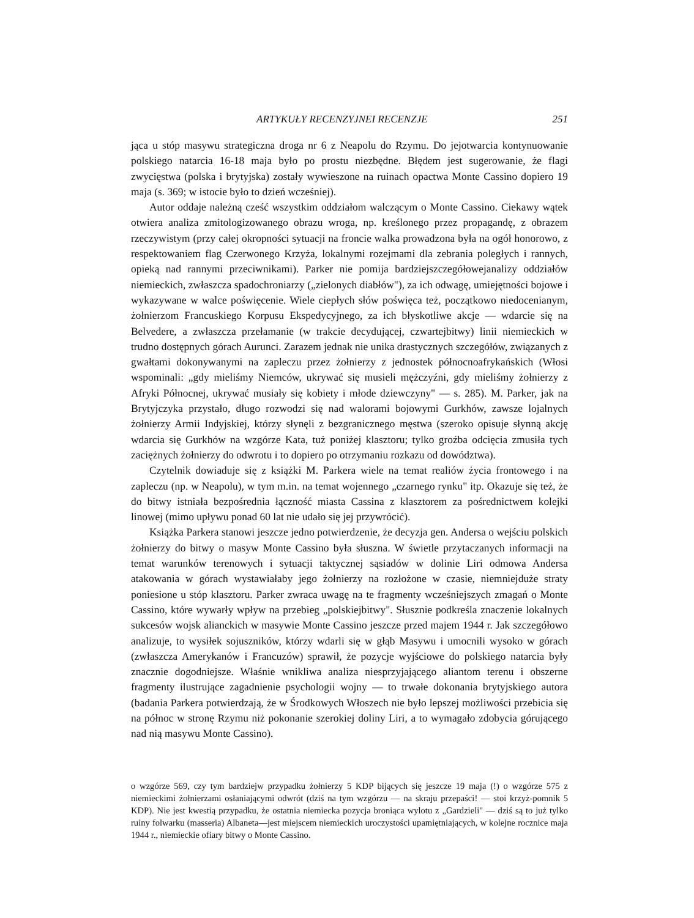ARTYKUŁY RECENZYJNEI RECENZJE 251
jąca u stóp masywu strategiczna droga nr 6 z Neapolu do Rzymu. Do jejotwarcia kontynuowanie polskiego natarcia 16-18 maja było po prostu niezbędne. Błędem jest sugerowanie, że flagi zwycięstwa (polska i brytyjska) zostały wywieszone na ruinach opactwa Monte Cassino dopiero 19 maja (s. 369; w istocie było to dzień wcześniej).
Autor oddaje należną cześć wszystkim oddziałom walczącym o Monte Cassino. Ciekawy wątek otwiera analiza zmitologizowanego obrazu wroga, np. kreślonego przez propagandę, z obrazem rzeczywistym (przy całej okropności sytuacji na froncie walka prowadzona była na ogół honorowo, z respektowaniem flag Czerwonego Krzyża, lokalnymi rozejmami dla zebrania poległych i rannych, opieką nad rannymi przeciwnikami). Parker nie pomija bardziejszczegółowejanalizy oddziałów niemieckich, zwłaszcza spadochroniarzy („zielonych diabłów"), za ich odwagę, umiejętności bojowe i wykazywane w walce poświęcenie. Wiele ciepłych słów poświęca też, początkowo niedocenianym, żołnierzom Francuskiego Korpusu Ekspedycyjnego, za ich błyskotliwe akcje — wdarcie się na Belvedere, a zwłaszcza przełamanie (w trakcie decydującej, czwartejbitwy) linii niemieckich w trudno dostępnych górach Aurunci. Zarazem jednak nie unika drastycznych szczegółów, związanych z gwałtami dokonywanymi na zapleczu przez żołnierzy z jednostek północnoafrykańskich (Włosi wspominali: „gdy mieliśmy Niemców, ukrywać się musieli mężczyźni, gdy mieliśmy żołnierzy z Afryki Północnej, ukrywać musiały się kobiety i młode dziewczyny" — s. 285). M. Parker, jak na Brytyjczyka przystało, długo rozwodzi się nad walorami bojowymi Gurkhów, zawsze lojalnych żołnierzy Armii Indyjskiej, którzy słynęli z bezgranicznego męstwa (szeroko opisuje słynną akcję wdarcia się Gurkhów na wzgórze Kata, tuż poniżej klasztoru; tylko groźba odcięcia zmusiła tych zaciężnych żołnierzy do odwrotu i to dopiero po otrzymaniu rozkazu od dowództwa).
Czytelnik dowiaduje się z książki M. Parkera wiele na temat realiów życia frontowego i na zapleczu (np. w Neapolu), w tym m.in. na temat wojennego „czarnego rynku" itp. Okazuje się też, że do bitwy istniała bezpośrednia łączność miasta Cassina z klasztorem za pośrednictwem kolejki linowej (mimo upływu ponad 60 lat nie udało się jej przywrócić).
Książka Parkera stanowi jeszcze jedno potwierdzenie, że decyzja gen. Andersa o wejściu polskich żołnierzy do bitwy o masyw Monte Cassino była słuszna. W świetle przytaczanych informacji na temat warunków terenowych i sytuacji taktycznej sąsiadów w dolinie Liri odmowa Andersa atakowania w górach wystawiałaby jego żołnierzy na rozłożone w czasie, niemniejduże straty poniesione u stóp klasztoru. Parker zwraca uwagę na te fragmenty wcześniejszych zmagań o Monte Cassino, które wywarły wpływ na przebieg „polskiejbitwy". Słusznie podkreśla znaczenie lokalnych sukcesów wojsk alianckich w masywie Monte Cassino jeszcze przed majem 1944 r. Jak szczegółowo analizuje, to wysiłek sojuszników, którzy wdarli się w głąb Masywu i umocnili wysoko w górach (zwłaszcza Amerykanów i Francuzów) sprawił, że pozycje wyjściowe do polskiego natarcia były znacznie dogodniejsze. Właśnie wnikliwa analiza niesprzyjającego aliantom terenu i obszerne fragmenty ilustrujące zagadnienie psychologii wojny — to trwałe dokonania brytyjskiego autora (badania Parkera potwierdzają, że w Środkowych Włoszech nie było lepszej możliwości przebicia się na północ w stronę Rzymu niż pokonanie szerokiej doliny Liri, a to wymagało zdobycia górującego nad nią masywu Monte Cassino).
o wzgórze 569, czy tym bardziejw przypadku żołnierzy 5 KDP bijących się jeszcze 19 maja (!) o wzgórze 575 z niemieckimi żołnierzami osłaniającymi odwrót (dziś na tym wzgórzu — na skraju przepaści! — stoi krzyż-pomnik 5 KDP). Nie jest kwestią przypadku, że ostatnia niemiecka pozycja broniąca wylotu z „Gardzieli" — dziś są to już tylko ruiny folwarku (masseria) Albaneta—jest miejscem niemieckich uroczystości upamiętniających, w kolejne rocznice maja 1944 r., niemieckie ofiary bitwy o Monte Cassino.